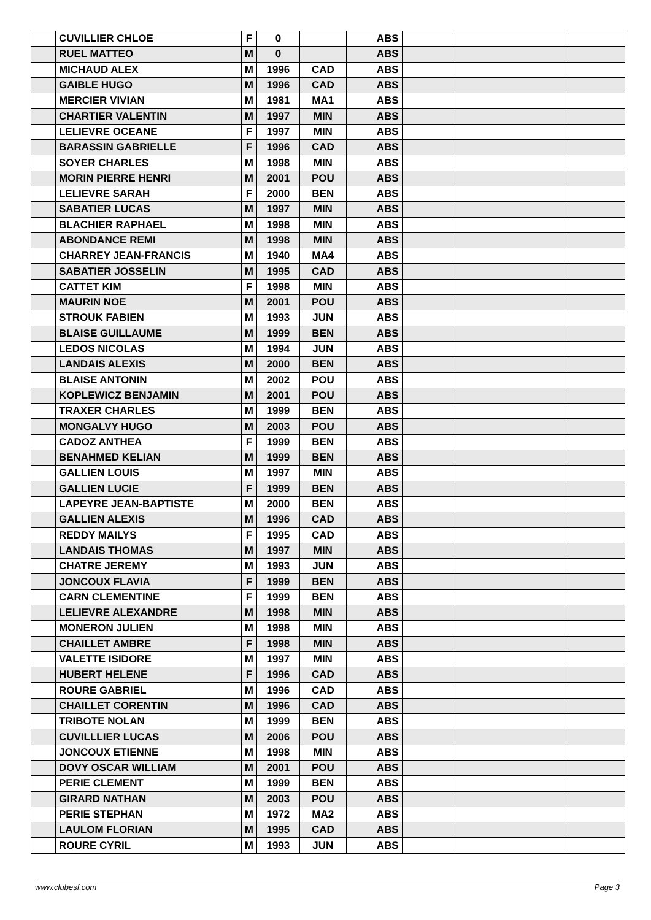| | CUVILLIER CHLOE | F | 0 | | ABS | | | |
| | RUEL MATTEO | M | 0 | | ABS | | | |
| | MICHAUD ALEX | M | 1996 | CAD | ABS | | | |
| | GAIBLE HUGO | M | 1996 | CAD | ABS | | | |
| | MERCIER VIVIAN | M | 1981 | MA1 | ABS | | | |
| | CHARTIER VALENTIN | M | 1997 | MIN | ABS | | | |
| | LELIEVRE OCEANE | F | 1997 | MIN | ABS | | | |
| | BARASSIN GABRIELLE | F | 1996 | CAD | ABS | | | |
| | SOYER CHARLES | M | 1998 | MIN | ABS | | | |
| | MORIN PIERRE HENRI | M | 2001 | POU | ABS | | | |
| | LELIEVRE SARAH | F | 2000 | BEN | ABS | | | |
| | SABATIER LUCAS | M | 1997 | MIN | ABS | | | |
| | BLACHIER RAPHAEL | M | 1998 | MIN | ABS | | | |
| | ABONDANCE REMI | M | 1998 | MIN | ABS | | | |
| | CHARREY JEAN-FRANCIS | M | 1940 | MA4 | ABS | | | |
| | SABATIER JOSSELIN | M | 1995 | CAD | ABS | | | |
| | CATTET KIM | F | 1998 | MIN | ABS | | | |
| | MAURIN NOE | M | 2001 | POU | ABS | | | |
| | STROUK FABIEN | M | 1993 | JUN | ABS | | | |
| | BLAISE GUILLAUME | M | 1999 | BEN | ABS | | | |
| | LEDOS NICOLAS | M | 1994 | JUN | ABS | | | |
| | LANDAIS ALEXIS | M | 2000 | BEN | ABS | | | |
| | BLAISE ANTONIN | M | 2002 | POU | ABS | | | |
| | KOPLEWICZ BENJAMIN | M | 2001 | POU | ABS | | | |
| | TRAXER CHARLES | M | 1999 | BEN | ABS | | | |
| | MONGALVY HUGO | M | 2003 | POU | ABS | | | |
| | CADOZ ANTHEA | F | 1999 | BEN | ABS | | | |
| | BENAHMED KELIAN | M | 1999 | BEN | ABS | | | |
| | GALLIEN LOUIS | M | 1997 | MIN | ABS | | | |
| | GALLIEN LUCIE | F | 1999 | BEN | ABS | | | |
| | LAPEYRE JEAN-BAPTISTE | M | 2000 | BEN | ABS | | | |
| | GALLIEN ALEXIS | M | 1996 | CAD | ABS | | | |
| | REDDY MAILYS | F | 1995 | CAD | ABS | | | |
| | LANDAIS THOMAS | M | 1997 | MIN | ABS | | | |
| | CHATRE JEREMY | M | 1993 | JUN | ABS | | | |
| | JONCOUX FLAVIA | F | 1999 | BEN | ABS | | | |
| | CARN CLEMENTINE | F | 1999 | BEN | ABS | | | |
| | LELIEVRE ALEXANDRE | M | 1998 | MIN | ABS | | | |
| | MONERON JULIEN | M | 1998 | MIN | ABS | | | |
| | CHAILLET AMBRE | F | 1998 | MIN | ABS | | | |
| | VALETTE ISIDORE | M | 1997 | MIN | ABS | | | |
| | HUBERT HELENE | F | 1996 | CAD | ABS | | | |
| | ROURE GABRIEL | M | 1996 | CAD | ABS | | | |
| | CHAILLET CORENTIN | M | 1996 | CAD | ABS | | | |
| | TRIBOTE NOLAN | M | 1999 | BEN | ABS | | | |
| | CUVILLLIER LUCAS | M | 2006 | POU | ABS | | | |
| | JONCOUX ETIENNE | M | 1998 | MIN | ABS | | | |
| | DOVY OSCAR WILLIAM | M | 2001 | POU | ABS | | | |
| | PERIE CLEMENT | M | 1999 | BEN | ABS | | | |
| | GIRARD NATHAN | M | 2003 | POU | ABS | | | |
| | PERIE STEPHAN | M | 1972 | MA2 | ABS | | | |
| | LAULOM FLORIAN | M | 1995 | CAD | ABS | | | |
| | ROURE CYRIL | M | 1993 | JUN | ABS | | | |
www.clubesf.com Page 3